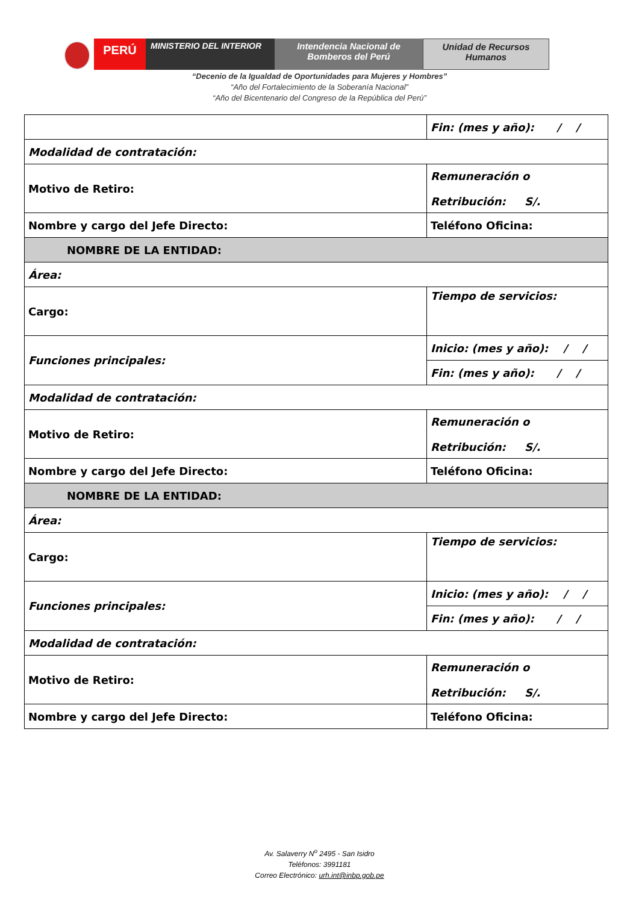PERÚ
MINISTERIO DEL INTERIOR Intendencia Nacional de
Bomberos del Perú
Unidad de Recursos
Humanos
“Decenio de la Igualdad de Oportunidades para Mujeres y Hombres”
“Año del Fortalecimiento de la Soberanía Nacional”
“Año del Bicentenario del Congreso de la República del Perú”
| | Fin: (mes y año): / / |
| Modalidad de contratación: | |
| Motivo de Retiro: | Remuneración o Retribución: S/. |
| Nombre y cargo del Jefe Directo: | Teléfono Oficina: |
| NOMBRE DE LA ENTIDAD: | |
| Área: | |
| Cargo: | Tiempo de servicios: |
| Funciones principales: | Inicio: (mes y año): / / |
| | Fin: (mes y año): / / |
| Modalidad de contratación: | |
| Motivo de Retiro: | Remuneración o Retribución: S/. |
| Nombre y cargo del Jefe Directo: | Teléfono Oficina: |
| NOMBRE DE LA ENTIDAD: | |
| Área: | |
| Cargo: | Tiempo de servicios: |
| Funciones principales: | Inicio: (mes y año): / / |
| | Fin: (mes y año): / / |
| Modalidad de contratación: | |
| Motivo de Retiro: | Remuneración o Retribución: S/. |
| Nombre y cargo del Jefe Directo: | Teléfono Oficina: |
Av. Salaverry N<sup>o</sup> 2495 - San Isidro
Teléfonos: 3991181
Correo Electrónico: urh.int@inbp.gob.pe